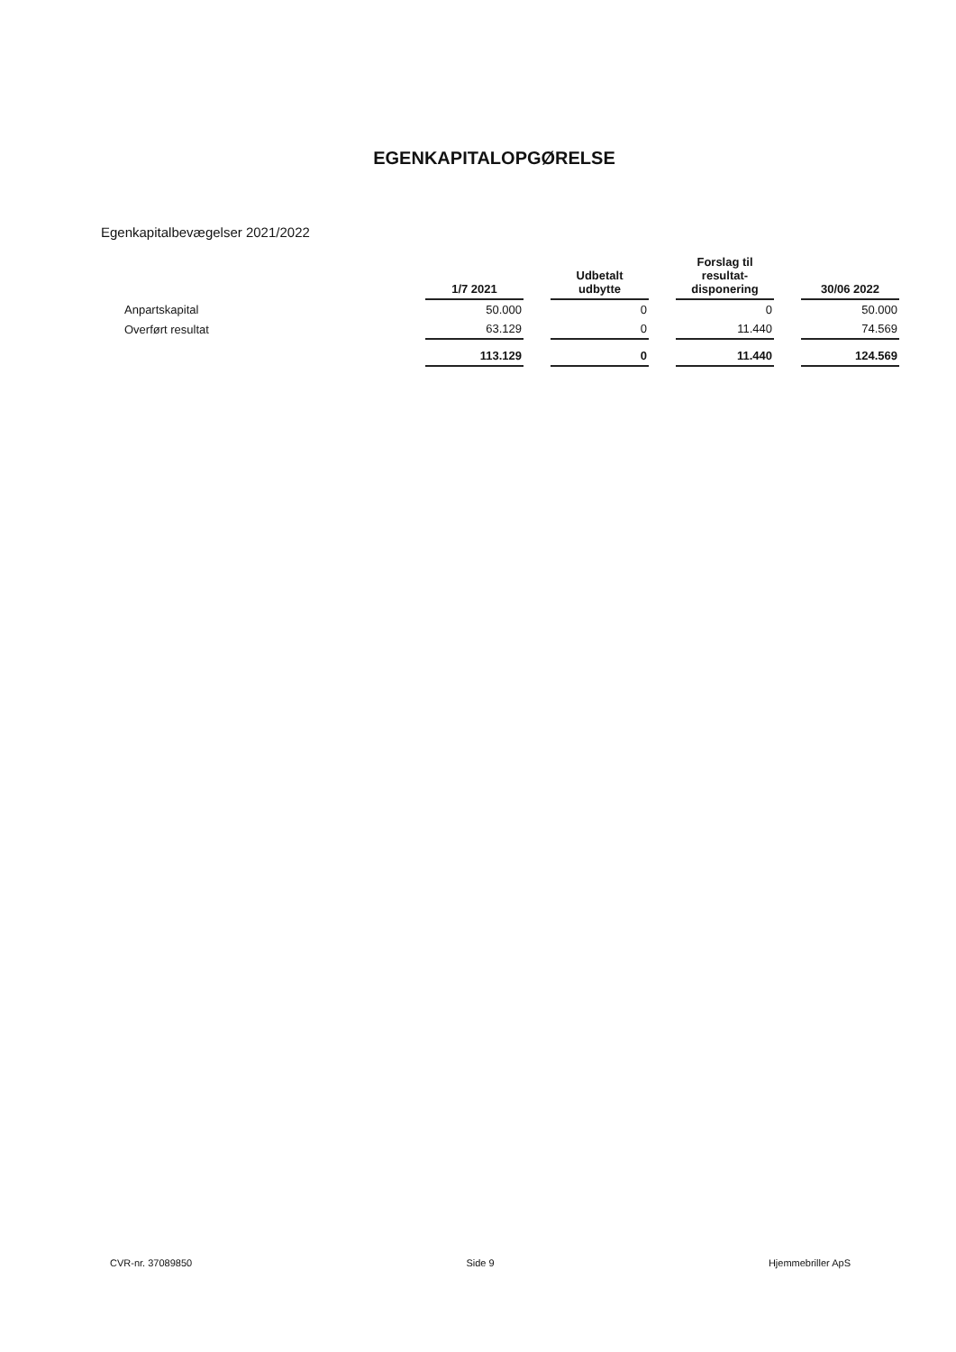EGENKAPITALOPGØRELSE
Egenkapitalbevægelser 2021/2022
| | 1/7 2021 | Udbetalt udbytte | Forslag til resultat- disponering | 30/06 2022 |
| --- | --- | --- | --- | --- |
| Anpartskapital | 50.000 | 0 | 0 | 50.000 |
| Overført resultat | 63.129 | 0 | 11.440 | 74.569 |
| | 113.129 | 0 | 11.440 | 124.569 |
CVR-nr. 37089850 Side 9 Hjemmebriller ApS